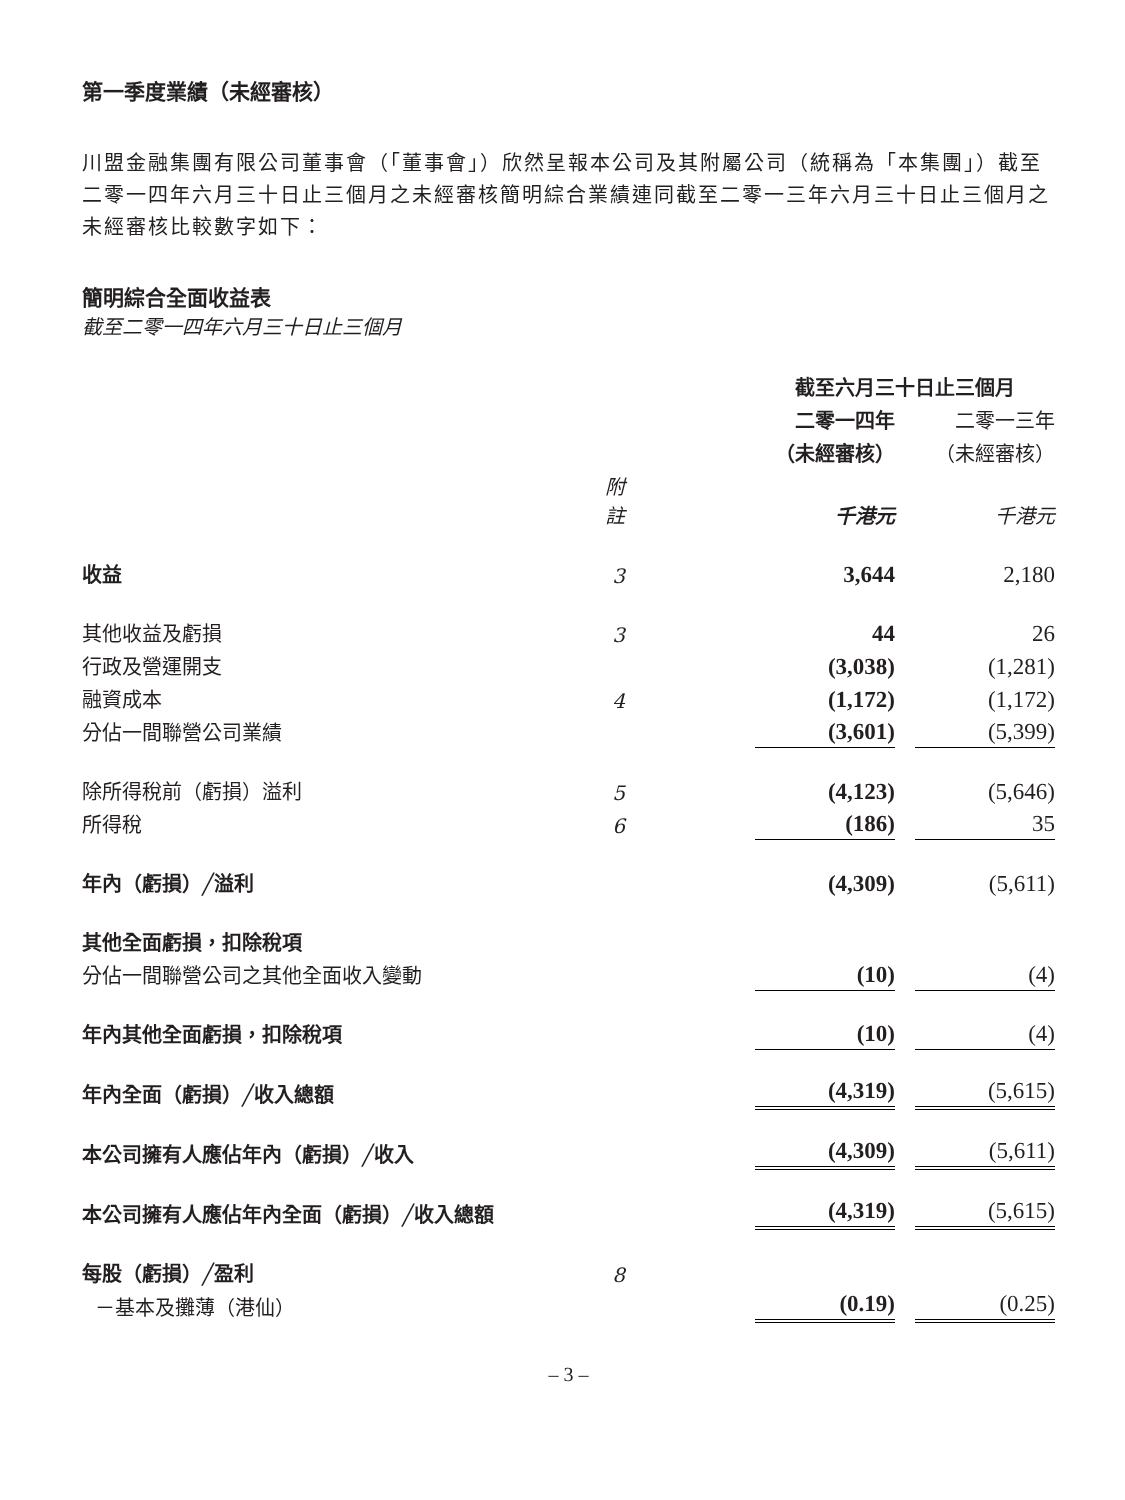第一季度業績（未經審核）
川盟金融集團有限公司董事會（「董事會」）欣然呈報本公司及其附屬公司（統稱為「本集團」）截至二零一四年六月三十日止三個月之未經審核簡明綜合業績連同截至二零一三年六月三十日止三個月之未經審核比較數字如下：
簡明綜合全面收益表
截至二零一四年六月三十日止三個月
| | | 截至六月三十日止三個月 | | |
| | | 二零一四年 | | 二零一三年 |
| | | （未經審核） | | （未經審核） |
| | 附註 | 千港元 | | 千港元 |
| 收益 | 3 | 3,644 | | 2,180 |
| 其他收益及虧損 | 3 | 44 | | 26 |
| 行政及營運開支 | | (3,038) | | (1,281) |
| 融資成本 | 4 | (1,172) | | (1,172) |
| 分佔一間聯營公司業績 | | (3,601) | | (5,399) |
| 除所得稅前（虧損）溢利 | 5 | (4,123) | | (5,646) |
| 所得稅 | 6 | (186) | | 35 |
| 年內（虧損）╱溢利 | | (4,309) | | (5,611) |
| 其他全面虧損，扣除稅項 | | | | |
| 分佔一間聯營公司之其他全面收入變動 | | (10) | | (4) |
| 年內其他全面虧損，扣除稅項 | | (10) | | (4) |
| 年內全面（虧損）╱收入總額 | | (4,319) | | (5,615) |
| 本公司擁有人應佔年內（虧損）╱收入 | | (4,309) | | (5,611) |
| 本公司擁有人應佔年內全面（虧損）╱收入總額 | | (4,319) | | (5,615) |
| 每股（虧損）╱盈利 | 8 | | | |
| －基本及攤薄（港仙） | | (0.19) | | (0.25) |
– 3 –